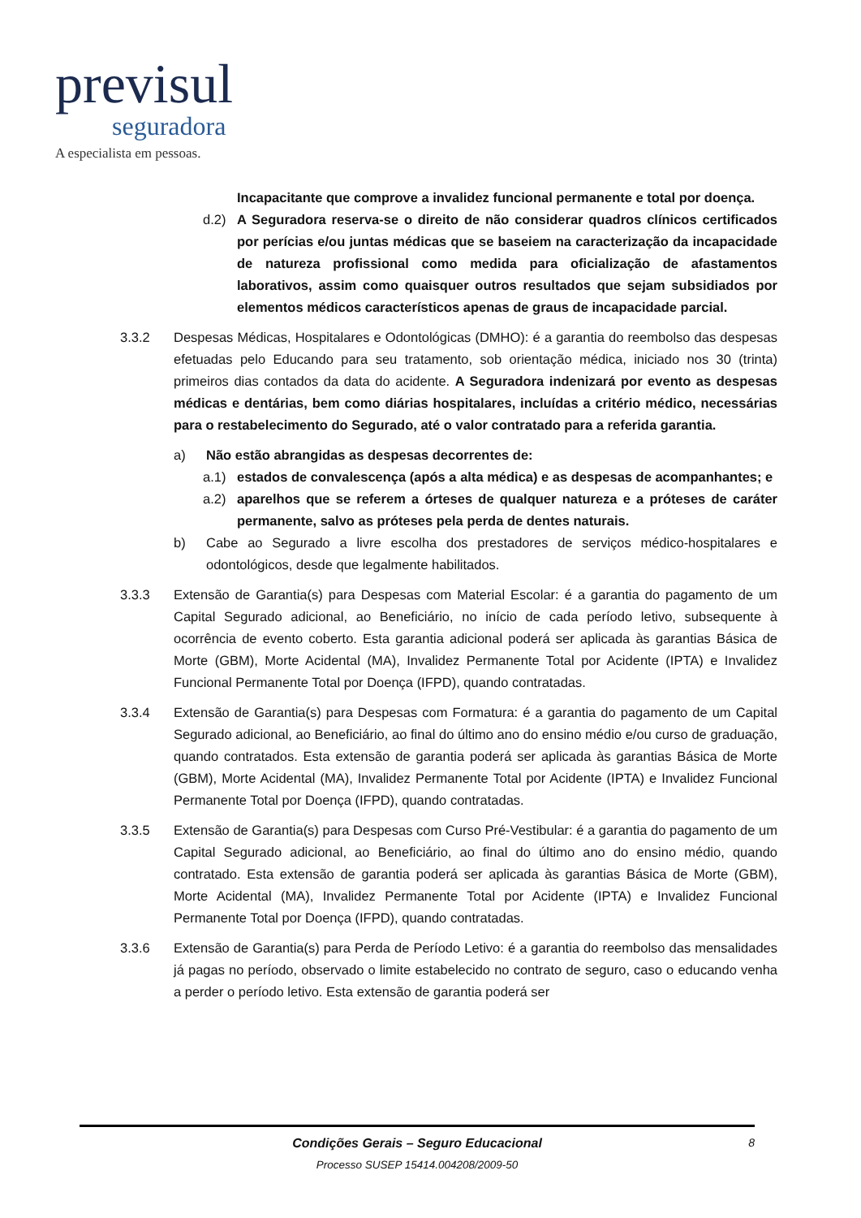previsul
seguradora
A especialista em pessoas.
Incapacitante que comprove a invalidez funcional permanente e total por doença.
d.2) A Seguradora reserva-se o direito de não considerar quadros clínicos certificados por perícias e/ou juntas médicas que se baseiem na caracterização da incapacidade de natureza profissional como medida para oficialização de afastamentos laborativos, assim como quaisquer outros resultados que sejam subsidiados por elementos médicos característicos apenas de graus de incapacidade parcial.
3.3.2 Despesas Médicas, Hospitalares e Odontológicas (DMHO): é a garantia do reembolso das despesas efetuadas pelo Educando para seu tratamento, sob orientação médica, iniciado nos 30 (trinta) primeiros dias contados da data do acidente. A Seguradora indenizará por evento as despesas médicas e dentárias, bem como diárias hospitalares, incluídas a critério médico, necessárias para o restabelecimento do Segurado, até o valor contratado para a referida garantia.
a) Não estão abrangidas as despesas decorrentes de:
a.1) estados de convalescença (após a alta médica) e as despesas de acompanhantes; e
a.2) aparelhos que se referem a órteses de qualquer natureza e a próteses de caráter permanente, salvo as próteses pela perda de dentes naturais.
b) Cabe ao Segurado a livre escolha dos prestadores de serviços médico-hospitalares e odontológicos, desde que legalmente habilitados.
3.3.3 Extensão de Garantia(s) para Despesas com Material Escolar: é a garantia do pagamento de um Capital Segurado adicional, ao Beneficiário, no início de cada período letivo, subsequente à ocorrência de evento coberto. Esta garantia adicional poderá ser aplicada às garantias Básica de Morte (GBM), Morte Acidental (MA), Invalidez Permanente Total por Acidente (IPTA) e Invalidez Funcional Permanente Total por Doença (IFPD), quando contratadas.
3.3.4 Extensão de Garantia(s) para Despesas com Formatura: é a garantia do pagamento de um Capital Segurado adicional, ao Beneficiário, ao final do último ano do ensino médio e/ou curso de graduação, quando contratados. Esta extensão de garantia poderá ser aplicada às garantias Básica de Morte (GBM), Morte Acidental (MA), Invalidez Permanente Total por Acidente (IPTA) e Invalidez Funcional Permanente Total por Doença (IFPD), quando contratadas.
3.3.5 Extensão de Garantia(s) para Despesas com Curso Pré-Vestibular: é a garantia do pagamento de um Capital Segurado adicional, ao Beneficiário, ao final do último ano do ensino médio, quando contratado. Esta extensão de garantia poderá ser aplicada às garantias Básica de Morte (GBM), Morte Acidental (MA), Invalidez Permanente Total por Acidente (IPTA) e Invalidez Funcional Permanente Total por Doença (IFPD), quando contratadas.
3.3.6 Extensão de Garantia(s) para Perda de Período Letivo: é a garantia do reembolso das mensalidades já pagas no período, observado o limite estabelecido no contrato de seguro, caso o educando venha a perder o período letivo. Esta extensão de garantia poderá ser
Condições Gerais – Seguro Educacional
Processo SUSEP 15414.004208/2009-50
8